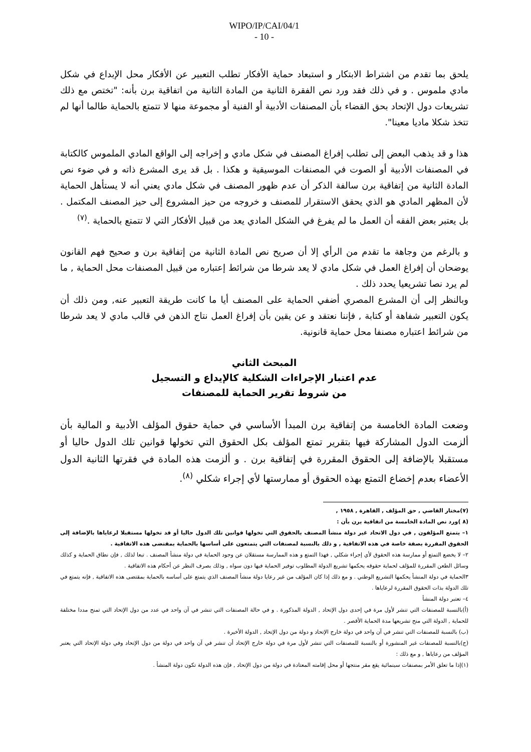WIPO/IP/CAI/04/1
- 10 -
يلحق بما تقدم من اشتراط الابتكار و استبعاد حماية الأفكار تطلب التعبير عن الأفكار محل الإبداع في شكل مادي ملموس . و في ذلك فقد ورد نص الفقرة الثانية من المادة الثانية من اتفاقية برن بأنه: "تختص مع ذلك تشريعات دول الإتحاد بحق القضاء بأن المصنفات الأدبية أو الفنية أو مجموعة منها لا تتمتع بالحماية طالما أنها لم تتخذ شكلا ماديا معينا".
هذا و قد يذهب البعض إلى تطلب إفراغ المصنف في شكل مادي و إخراجه إلى الواقع المادي الملموس كالكتابة في المصنفات الأدبية أو الصوت في المصنفات الموسيقية و هكذا . بل قد يرى المشرع ذاته و في ضوء نص المادة الثانية من إتفاقية برن سالفة الذكر أن عدم ظهور المصنف في شكل مادي يعني أنه لا يستأهل الحماية لأن المظهر المادي هو الذي يحقق الاستقرار للمصنف و خروجه من حيز المشروع إلى حيز المصنف المكتمل . بل يعتبر بعض الفقه أن العمل ما لم يفرغ في الشكل المادي يعد من قبيل الأفكار التي لا تتمتع بالحماية .<sup>(٧)</sup>
و بالرغم من وجاهة ما تقدم من الرأي إلا أن صريح نص المادة الثانية من إتفاقية برن و صحيح فهم القانون يوضحان أن إفراغ العمل في شكل مادي لا يعد شرطا من شرائط إعتباره من قبيل المصنفات محل الحماية , ما لم يرد نصا تشريعيا يحدد ذلك .
وبالنظر إلى أن المشرع المصري أضفي الحماية على المصنف أيا ما كانت طريقة التعبير عنه, ومن ذلك أن يكون التعبير شفاهة أو كتابة , فإننا نعتقد و عن يقين بأن إفراغ العمل نتاج الذهن في قالب مادي لا يعد شرطا من شرائط اعتباره مصنفا محل حماية قانونية.
المبحث الثاني
عدم اعتبار الإجراءات الشكلية كالإيداع و التسجيل
من شروط تقرير الحماية للمصنفات
وضعت المادة الخامسة من إتفاقية برن المبدأ الأساسي في حماية حقوق المؤلف الأدبية و المالية بأن ألزمت الدول المشاركة فيها بتقرير تمتع المؤلف بكل الحقوق التي تخولها قوانين تلك الدول حاليا أو مستقبلا بالإضافة إلى الحقوق المقررة في إتفاقية برن . و ألزمت هذه المادة في فقرتها الثانية الدول الأعضاء بعدم إخضاع التمتع بهذه الحقوق أو ممارستها لأي إجراء شكلي <sup>(٨)</sup>.
(٧)مختار القاضي , حق المؤلف , القاهرة , ١٩٥٨ ,
(٨ )ورد نص المادة الخامسة من اتفاقية برن بأن :
١– يتمتع المؤلفون , في دول الاتحاد غير دولة منشأ المصنف بالحقوق التي تخولها قوانين تلك الدول حاليا أو قد تخولها مستقبلا لرعاياها بالإضافة إلى الحقوق المقررة بصفة خاصة في هذه الاتفاقية , و ذلك بالنسبة لمصنفات التي يتمتعون على أساسها بالحماية بمقتضى هذه الاتفاقية .
٢– لا يخضع التمتع أو ممارسة هذه الحقوق لأي إجراء شكلي , فهذا التمتع و هذه الممارسة مستقلان عن وجود الحماية في دولة منشأ المصنف . تبعا لذلك , فإن نطاق الحماية و كذلك وسائل الطعن المقررة للمؤلف لحماية حقوقه يحكمها تشريع الدولة المطلوب توفير الحماية فيها دون سواه , وذلك بصرف النظر عن أحكام هذه الاتفاقية .
٣الحماية في دولة المنشأ يحكمها التشريع الوطني . و مع ذلك إذا كان المؤلف من غير رعايا دولة منشأ المصنف الذي يتمتع على أساسه بالحماية بمقتضى هذه الاتفاقية , فإنه يتمتع في تلك الدولة بذات الحقوق المقررة لرعاياها .
٤– تعتبر دولة المنشأ
(أ)بالنسبة للمصنفات التي تنشر لأول مرة في إحدى دول الإتحاد , الدولة المذكورة . و في حالة المصنفات التي تنشر في آن واحد في عدد من دول الإتحاد التي تمنح مددا مختلفة للحماية , الدولة التي منح تشريعها مدة الحماية الأقصر .
(ب) بالنسبة للمصنفات التي تنشر في آن واحد في دولة خارج الإتحاد و دولة من دول الإتحاد , الدولة الأخيرة .
(ج)بالنسبة للمصنفات غير المنشورة أو بالنسبة للمصنفات التي تنشر لأول مرة في دولة خارج الإتحاد أن تنشر في آن واحد في دولة من دول الإتحاد وفي دولة الإتحاد التي يعتبر المؤلف من رعاياها , و مع ذلك :
(١)إذا ما تعلق الأمر بمصنفات سينمائية يقع مقر منتجها أو محل إقامته المعتادة في دولة من دول الإتحاد , فإن هذه الدولة تكون دولة المنشأ .